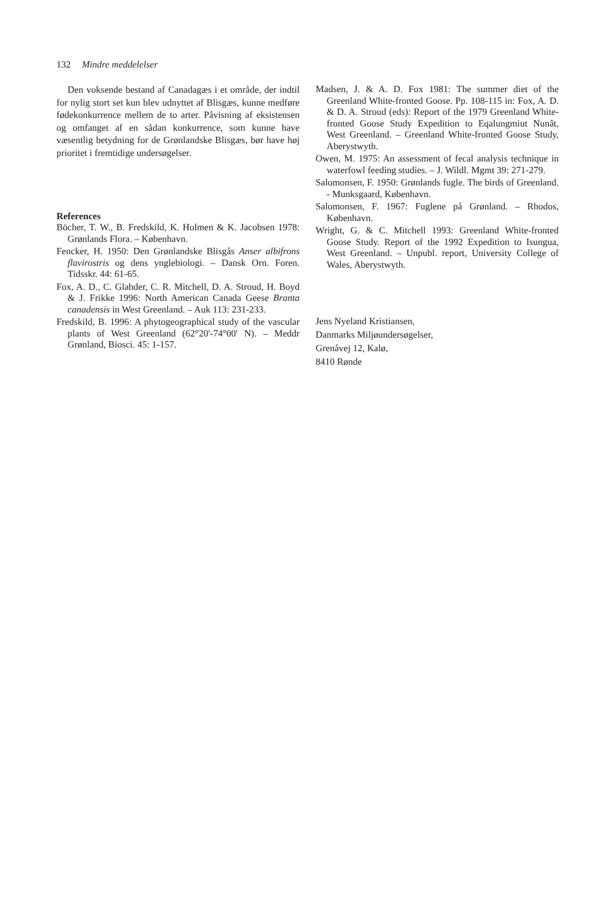132 Mindre meddelelser
Den voksende bestand af Canadagæs i et område, der indtil for nylig stort set kun blev udnyttet af Blisgæs, kunne medføre fødekonkurrence mellem de to arter. Påvisning af eksistensen og omfanget af en sådan konkurrence, som kunne have væsentlig betydning for de Grønlandske Blisgæs, bør have høj prioritet i fremtidige undersøgelser.
References
Böcher, T. W., B. Fredskild, K. Holmen & K. Jacobsen 1978: Grønlands Flora. – København.
Fencker, H. 1950: Den Grønlandske Blisgås Anser albifrons flavirostris og dens ynglebiologi. – Dansk Orn. Foren. Tidsskr. 44: 61-65.
Fox, A. D., C. Glahder, C. R. Mitchell, D. A. Stroud, H. Boyd & J. Frikke 1996: North American Canada Geese Branta canadensis in West Greenland. – Auk 113: 231-233.
Fredskild, B. 1996: A phytogeographical study of the vascular plants of West Greenland (62°20'-74°00' N). – Meddr Grønland, Biosci. 45: 1-157.
Madsen, J. & A. D. Fox 1981: The summer diet of the Greenland White-fronted Goose. Pp. 108-115 in: Fox, A. D. & D. A. Stroud (eds): Report of the 1979 Greenland White-fronted Goose Study Expedition to Eqalungmiut Nunât, West Greenland. – Greenland White-fronted Goose Study, Aberystwyth.
Owen, M. 1975: An assessment of fecal analysis technique in waterfowl feeding studies. – J. Wildl. Mgmt 39: 271-279.
Salomonsen, F. 1950: Grønlands fugle. The birds of Greenland. - Munksgaard, København.
Salomonsen, F. 1967: Fuglene på Grønland. – Rhodos, København.
Wright, G. & C. Mitchell 1993: Greenland White-fronted Goose Study. Report of the 1992 Expedition to Isungua, West Greenland. – Unpubl. report, University College of Wales, Aberystwyth.
Jens Nyeland Kristiansen,
Danmarks Miljøundersøgelser,
Grenåvej 12, Kalø,
8410 Rønde